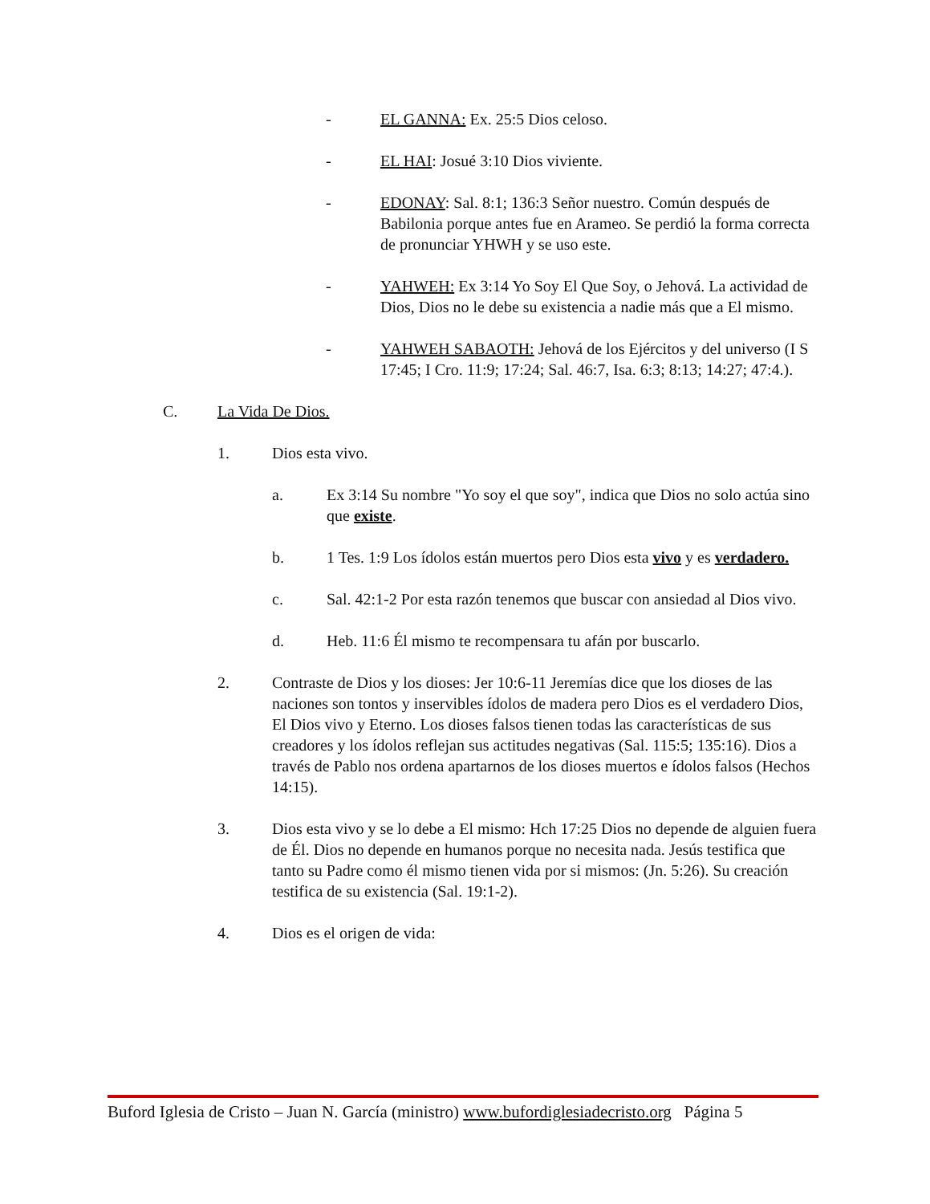- EL GANNA: Ex. 25:5 Dios celoso.
- EL HAI: Josué 3:10 Dios viviente.
- EDONAY: Sal. 8:1; 136:3 Señor nuestro. Común después de Babilonia porque antes fue en Arameo. Se perdió la forma correcta de pronunciar YHWH y se uso este.
- YAHWEH: Ex 3:14 Yo Soy El Que Soy, o Jehová. La actividad de Dios, Dios no le debe su existencia a nadie más que a El mismo.
- YAHWEH SABAOTH: Jehová de los Ejércitos y del universo (I S 17:45; I Cro. 11:9; 17:24; Sal. 46:7, Isa. 6:3; 8:13; 14:27; 47:4.).
C. La Vida De Dios.
1. Dios esta vivo.
a. Ex 3:14 Su nombre "Yo soy el que soy", indica que Dios no solo actúa sino que existe.
b. 1 Tes. 1:9 Los ídolos están muertos pero Dios esta vivo y es verdadero.
c. Sal. 42:1-2 Por esta razón tenemos que buscar con ansiedad al Dios vivo.
d. Heb. 11:6 Él mismo te recompensara tu afán por buscarlo.
2. Contraste de Dios y los dioses: Jer 10:6-11 Jeremías dice que los dioses de las naciones son tontos y inservibles ídolos de madera pero Dios es el verdadero Dios, El Dios vivo y Eterno. Los dioses falsos tienen todas las características de sus creadores y los ídolos reflejan sus actitudes negativas (Sal. 115:5; 135:16). Dios a través de Pablo nos ordena apartarnos de los dioses muertos e ídolos falsos (Hechos 14:15).
3. Dios esta vivo y se lo debe a El mismo: Hch 17:25 Dios no depende de alguien fuera de Él. Dios no depende en humanos porque no necesita nada. Jesús testifica que tanto su Padre como él mismo tienen vida por si mismos: (Jn. 5:26). Su creación testifica de su existencia (Sal. 19:1-2).
4. Dios es el origen de vida:
Buford Iglesia de Cristo – Juan N. García (ministro) www.bufordiglesiadecristo.org Página 5